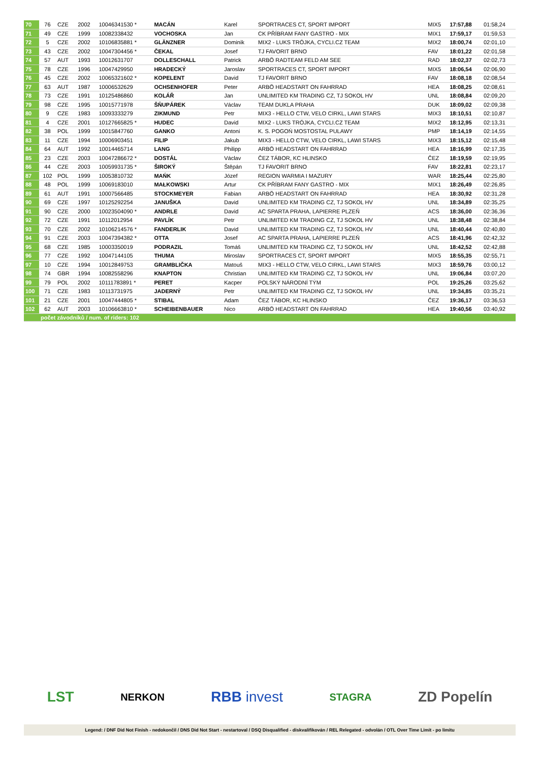| 70 | 76 | CZE | 2002 | 10046341530 * | MACÁN | Karel | SPORTRACES CT, SPORT IMPORT | MIX5 | 17:57,88 | 01:58,24 |
| 71 | 49 | CZE | 1999 | 10082338432 | VOCHOSKA | Jan | CK PŘÍBRAM FANY GASTRO - MIX | MIX1 | 17:59,17 | 01:59,53 |
| 72 | 5 | CZE | 2002 | 10106835881 * | GLÄNZNER | Dominik | MIX2 - LUKS TRÓJKA, CYCLI.CZ TEAM | MIX2 | 18:00,74 | 02:01,10 |
| 73 | 43 | CZE | 2002 | 10047304456 * | ČEKAL | Josef | TJ FAVORIT BRNO | FAV | 18:01,22 | 02:01,58 |
| 74 | 57 | AUT | 1993 | 10012631707 | DOLLESCHALL | Patrick | ARBÖ RADTEAM FELD AM SEE | RAD | 18:02,37 | 02:02,73 |
| 75 | 78 | CZE | 1996 | 10047429950 | HRADECKÝ | Jaroslav | SPORTRACES CT, SPORT IMPORT | MIX5 | 18:06,54 | 02:06,90 |
| 76 | 45 | CZE | 2002 | 10065321602 * | KOPELENT | David | TJ FAVORIT BRNO | FAV | 18:08,18 | 02:08,54 |
| 77 | 63 | AUT | 1987 | 10006532629 | OCHSENHOFER | Peter | ARBÖ HEADSTART ON FAHRRAD | HEA | 18:08,25 | 02:08,61 |
| 78 | 73 | CZE | 1991 | 10125486860 | KOLÁŘ | Jan | UNLIMITED KM TRADING CZ, TJ SOKOL HV | UNL | 18:08,84 | 02:09,20 |
| 79 | 98 | CZE | 1995 | 10015771978 | ŠŇUPÁREK | Václav | TEAM DUKLA PRAHA | DUK | 18:09,02 | 02:09,38 |
| 80 | 9 | CZE | 1983 | 10093333279 | ZIKMUND | Petr | MIX3 - HELLO CTW, VELO CIRKL, LAWI STARS | MIX3 | 18:10,51 | 02:10,87 |
| 81 | 4 | CZE | 2001 | 10127665825 * | HUDEC | David | MIX2 - LUKS TRÓJKA, CYCLI.CZ TEAM | MIX2 | 18:12,95 | 02:13,31 |
| 82 | 38 | POL | 1999 | 10015847760 | GANKO | Antoni | K. S. POGOŃ MOSTOSTAL PULAWY | PMP | 18:14,19 | 02:14,55 |
| 83 | 11 | CZE | 1994 | 10006903451 | FILIP | Jakub | MIX3 - HELLO CTW, VELO CIRKL, LAWI STARS | MIX3 | 18:15,12 | 02:15,48 |
| 84 | 64 | AUT | 1992 | 10014465714 | LANG | Philipp | ARBÖ HEADSTART ON FAHRRAD | HEA | 18:16,99 | 02:17,35 |
| 85 | 23 | CZE | 2003 | 10047286672 * | DOSTÁL | Václav | ČEZ TÁBOR, KC HLINSKO | ČEZ | 18:19,59 | 02:19,95 |
| 86 | 44 | CZE | 2003 | 10059931735 * | ŠIROKÝ | Štěpán | TJ FAVORIT BRNO | FAV | 18:22,81 | 02:23,17 |
| 87 | 102 | POL | 1999 | 10053810732 | MAŃK | Józef | REGION WARMIA I MAZURY | WAR | 18:25,44 | 02:25,80 |
| 88 | 48 | POL | 1999 | 10069183010 | MAŁKOWSKI | Artur | CK PŘÍBRAM FANY GASTRO - MIX | MIX1 | 18:26,49 | 02:26,85 |
| 89 | 61 | AUT | 1991 | 10007566485 | STOCKMEYER | Fabian | ARBÖ HEADSTART ON FAHRRAD | HEA | 18:30,92 | 02:31,28 |
| 90 | 69 | CZE | 1997 | 10125292254 | JANUŠKA | David | UNLIMITED KM TRADING CZ, TJ SOKOL HV | UNL | 18:34,89 | 02:35,25 |
| 91 | 90 | CZE | 2000 | 10023504090 * | ANDRLE | David | AC SPARTA PRAHA, LAPIERRE PLZEŇ | ACS | 18:36,00 | 02:36,36 |
| 92 | 72 | CZE | 1991 | 10112012954 | PAVLÍK | Petr | UNLIMITED KM TRADING CZ, TJ SOKOL HV | UNL | 18:38,48 | 02:38,84 |
| 93 | 70 | CZE | 2002 | 10106214576 * | FANDERLIK | David | UNLIMITED KM TRADING CZ, TJ SOKOL HV | UNL | 18:40,44 | 02:40,80 |
| 94 | 91 | CZE | 2003 | 10047394382 * | OTTA | Josef | AC SPARTA PRAHA, LAPIERRE PLZEŇ | ACS | 18:41,96 | 02:42,32 |
| 95 | 68 | CZE | 1985 | 10003350019 | PODRAZIL | Tomáš | UNLIMITED KM TRADING CZ, TJ SOKOL HV | UNL | 18:42,52 | 02:42,88 |
| 96 | 77 | CZE | 1992 | 10047144105 | THUMA | Miroslav | SPORTRACES CT, SPORT IMPORT | MIX5 | 18:55,35 | 02:55,71 |
| 97 | 10 | CZE | 1994 | 10012849753 | GRAMBLIČKA | Matouš | MIX3 - HELLO CTW, VELO CIRKL, LAWI STARS | MIX3 | 18:59,76 | 03:00,12 |
| 98 | 74 | GBR | 1994 | 10082558296 | KNAPTON | Christian | UNLIMITED KM TRADING CZ, TJ SOKOL HV | UNL | 19:06,84 | 03:07,20 |
| 99 | 79 | POL | 2002 | 10111783891 * | PERET | Kacper | POLSKÝ NÁRODNÍ TÝM | POL | 19:25,26 | 03:25,62 |
| 100 | 71 | CZE | 1983 | 10113731975 | JADERNÝ | Petr | UNLIMITED KM TRADING CZ, TJ SOKOL HV | UNL | 19:34,85 | 03:35,21 |
| 101 | 21 | CZE | 2001 | 10047444805 * | STIBAL | Adam | ČEZ TÁBOR, KC HLINSKO | ČEZ | 19:36,17 | 03:36,53 |
| 102 | 62 | AUT | 2003 | 10106663810 * | SCHEIBENBAUER | Nico | ARBÖ HEADSTART ON FAHRRAD | HEA | 19:40,56 | 03:40,92 |
| | počet závodníků / num. of riders: 102 | | | | | | | | | |
LST NERKON RBB invest STAGRA ZD Popelín
Legend: / DNF Did Not Finish - nedokončil / DNS Did Not Start - nestartoval / DSQ Disqualified - diskvalifikován / REL Relegated - odvolán / OTL Over Time Limit - po limitu